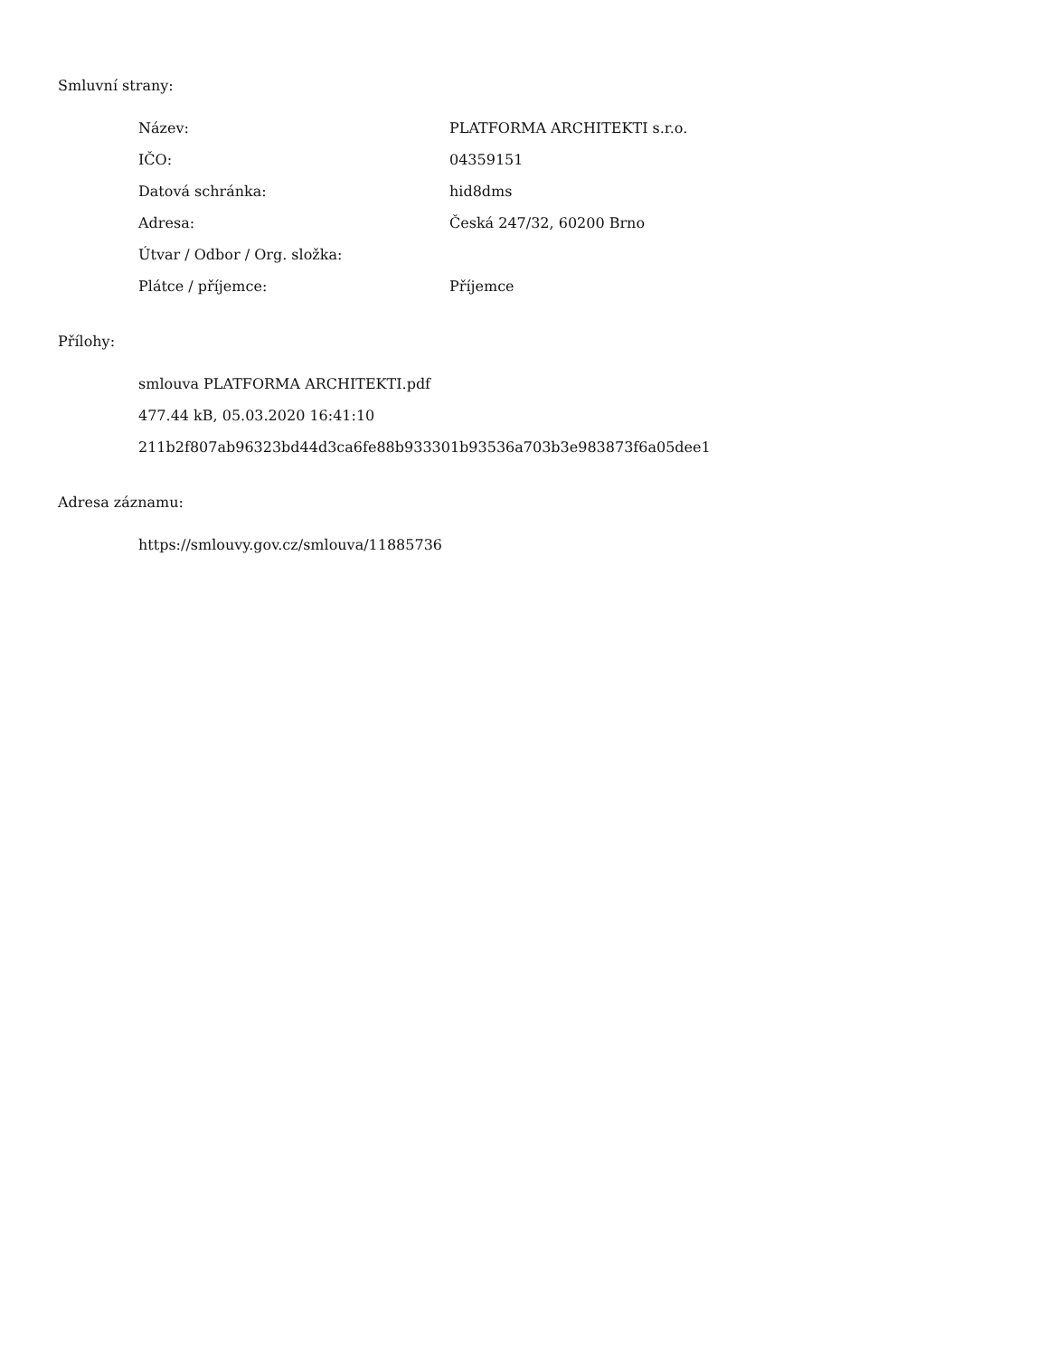Smluvní strany:
| Název: | PLATFORMA ARCHITEKTI s.r.o. |
| IČO: | 04359151 |
| Datová schránka: | hid8dms |
| Adresa: | Česká 247/32, 60200 Brno |
| Útvar / Odbor / Org. složka: | |
| Plátce / příjemce: | Příjemce |
Přílohy:
smlouva PLATFORMA ARCHITEKTI.pdf
477.44 kB, 05.03.2020 16:41:10
211b2f807ab96323bd44d3ca6fe88b933301b93536a703b3e983873f6a05dee1
Adresa záznamu:
https://smlouvy.gov.cz/smlouva/11885736